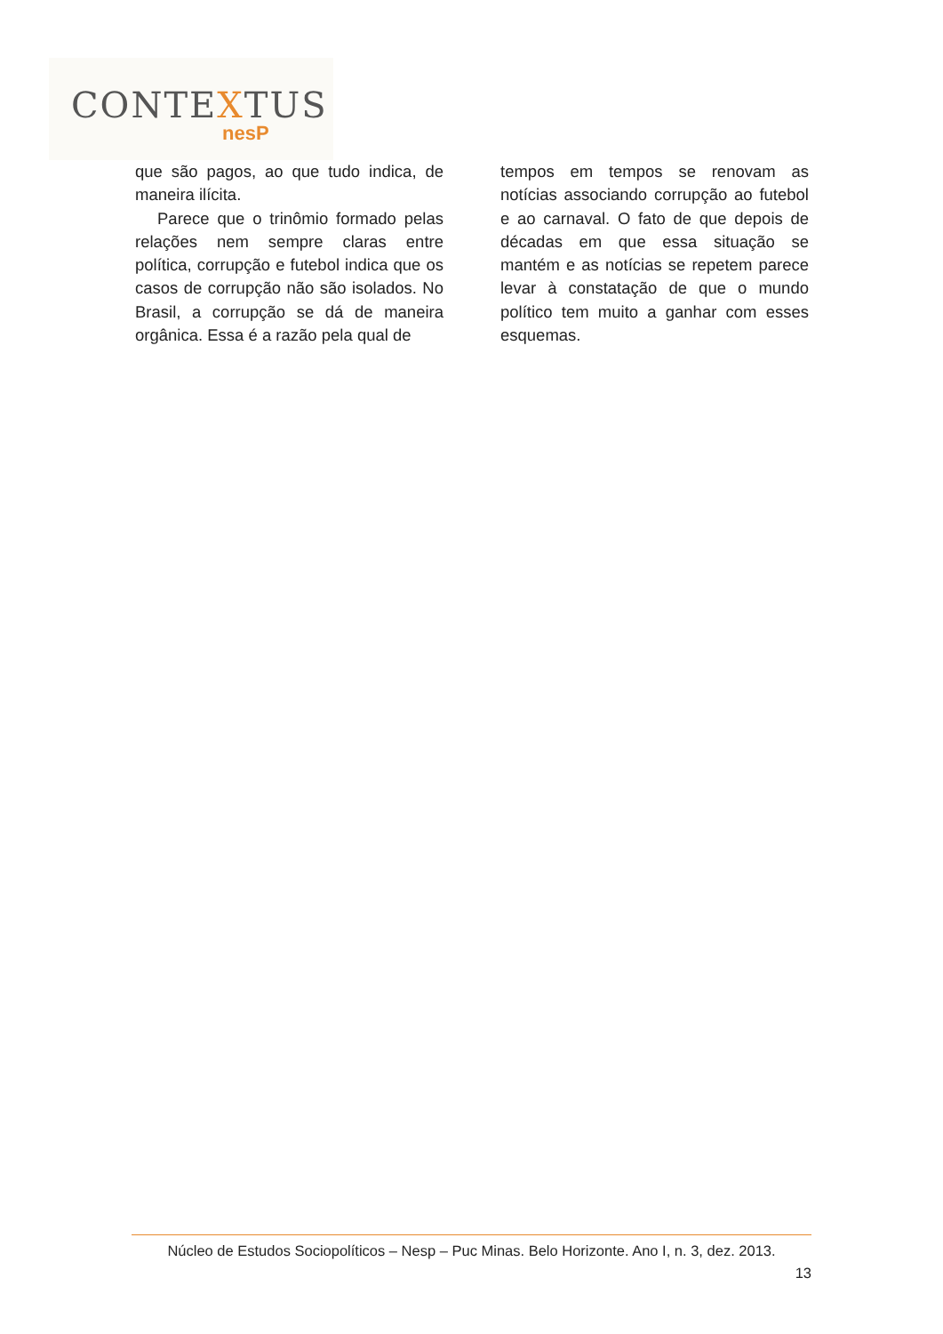CONTEXTUS
nesP
que são pagos, ao que tudo indica, de maneira ilícita.
Parece que o trinômio formado pelas relações nem sempre claras entre política, corrupção e futebol indica que os casos de corrupção não são isolados. No Brasil, a corrupção se dá de maneira orgânica. Essa é a razão pela qual de
tempos em tempos se renovam as notícias associando corrupção ao futebol e ao carnaval. O fato de que depois de décadas em que essa situação se mantém e as notícias se repetem parece levar à constatação de que o mundo político tem muito a ganhar com esses esquemas.
Núcleo de Estudos Sociopolíticos – Nesp – Puc Minas. Belo Horizonte. Ano I, n. 3, dez. 2013.
13